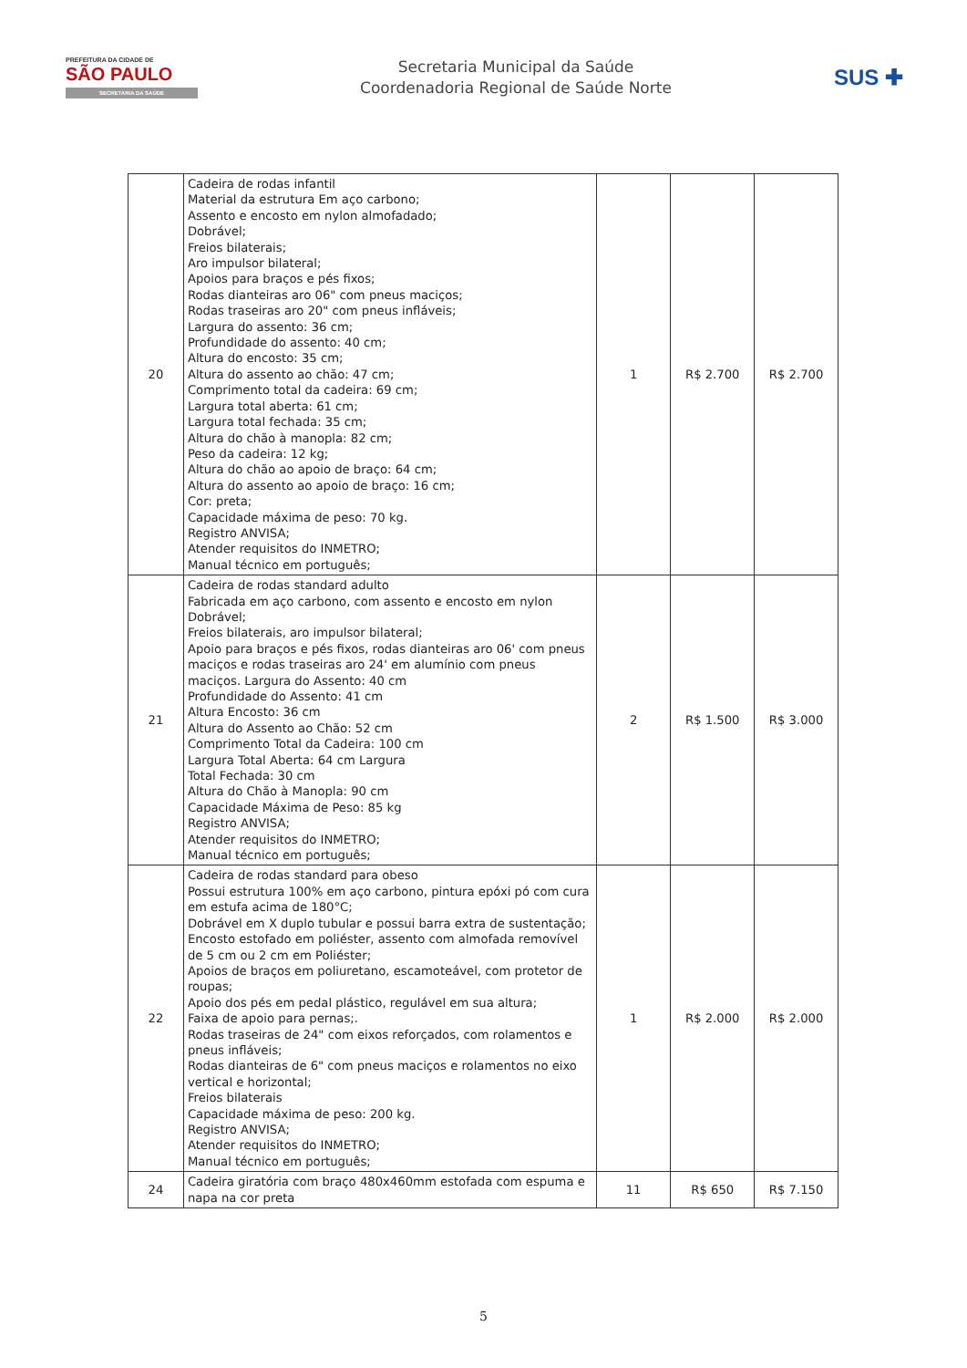PREFEITURA DA CIDADE DE
SÃO PAULO
SECRETARIA DA SAÚDE
Secretaria Municipal da Saúde
Coordenadoria Regional de Saúde Norte
SUS ✚
| 20 | Cadeira de rodas infantil Material da estrutura Em aço carbono; Assento e encosto em nylon almofadado; Dobrável; Freios bilaterais; Aro impulsor bilateral; Apoios para braços e pés fixos; Rodas dianteiras aro 06" com pneus maciços; Rodas traseiras aro 20" com pneus infláveis; Largura do assento: 36 cm; Profundidade do assento: 40 cm; Altura do encosto: 35 cm; Altura do assento ao chão: 47 cm; Comprimento total da cadeira: 69 cm; Largura total aberta: 61 cm; Largura total fechada: 35 cm; Altura do chão à manopla: 82 cm; Peso da cadeira: 12 kg; Altura do chão ao apoio de braço: 64 cm; Altura do assento ao apoio de braço: 16 cm; Cor: preta; Capacidade máxima de peso: 70 kg. Registro ANVISA; Atender requisitos do INMETRO; Manual técnico em português; | 1 | R$ 2.700 | R$ 2.700 |
| 21 | Cadeira de rodas standard adulto Fabricada em aço carbono, com assento e encosto em nylon Dobrável; Freios bilaterais, aro impulsor bilateral; Apoio para braços e pés fixos, rodas dianteiras aro 06' com pneus maciços e rodas traseiras aro 24' em alumínio com pneus maciços. Largura do Assento: 40 cm Profundidade do Assento: 41 cm Altura Encosto: 36 cm Altura do Assento ao Chão: 52 cm Comprimento Total da Cadeira: 100 cm Largura Total Aberta: 64 cm Largura Total Fechada: 30 cm Altura do Chão à Manopla: 90 cm Capacidade Máxima de Peso: 85 kg Registro ANVISA; Atender requisitos do INMETRO; Manual técnico em português; | 2 | R$ 1.500 | R$ 3.000 |
| 22 | Cadeira de rodas standard para obeso Possui estrutura 100% em aço carbono, pintura epóxi pó com cura em estufa acima de 180°C; Dobrável em X duplo tubular e possui barra extra de sustentação; Encosto estofado em poliéster, assento com almofada removível de 5 cm ou 2 cm em Poliéster; Apoios de braços em poliuretano, escamoteável, com protetor de roupas; Apoio dos pés em pedal plástico, regulável em sua altura; Faixa de apoio para pernas;. Rodas traseiras de 24" com eixos reforçados, com rolamentos e pneus infláveis; Rodas dianteiras de 6" com pneus maciços e rolamentos no eixo vertical e horizontal; Freios bilaterais Capacidade máxima de peso: 200 kg. Registro ANVISA; Atender requisitos do INMETRO; Manual técnico em português; | 1 | R$ 2.000 | R$ 2.000 |
| 24 | Cadeira giratória com braço 480x460mm estofada com espuma e napa na cor preta | 11 | R$ 650 | R$ 7.150 |
5